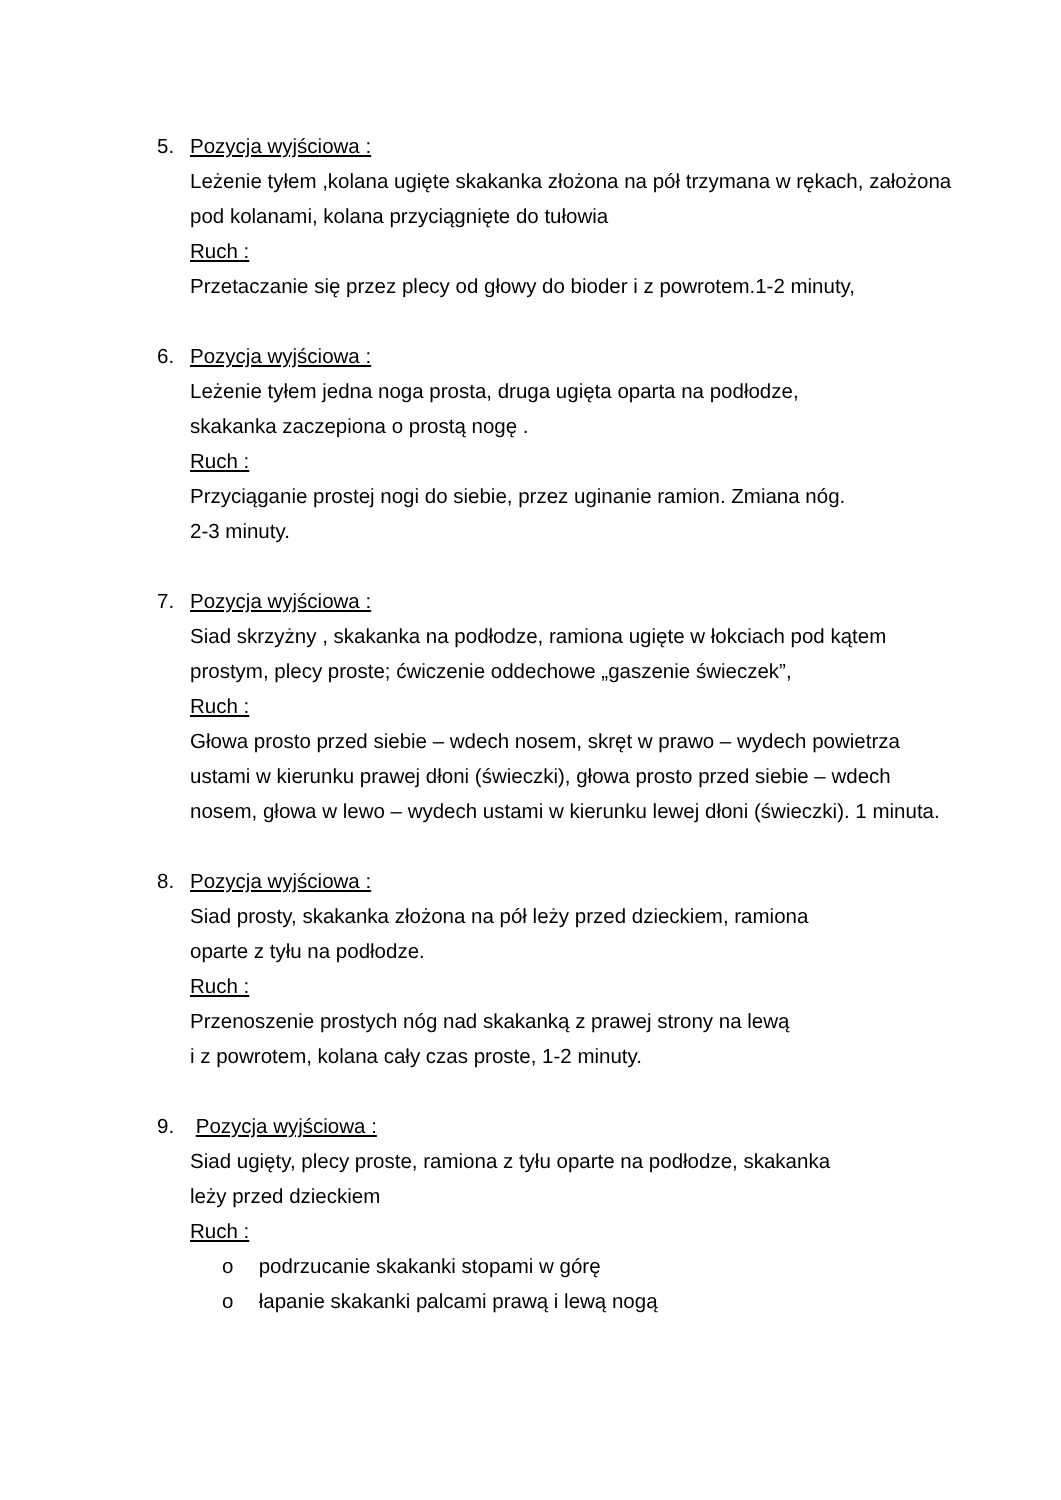5. Pozycja wyjściowa :
Leżenie tyłem ,kolana ugięte skakanka złożona na pół trzymana w rękach, założona pod kolanami, kolana przyciągnięte do tułowia
Ruch :
Przetaczanie się przez plecy od głowy do bioder i z powrotem.1-2 minuty,
6. Pozycja wyjściowa :
Leżenie tyłem jedna noga prosta, druga ugięta oparta na podłodze,
skakanka zaczepiona o prostą nogę .
Ruch :
Przyciąganie prostej nogi do siebie, przez uginanie ramion. Zmiana nóg.
2-3 minuty.
7. Pozycja wyjściowa :
Siad skrzyżny , skakanka na podłodze, ramiona ugięte w łokciach pod kątem prostym, plecy proste; ćwiczenie oddechowe „gaszenie świeczek”,
Ruch :
Głowa prosto przed siebie – wdech nosem, skręt w prawo – wydech powietrza ustami w kierunku prawej dłoni (świeczki), głowa prosto przed siebie – wdech nosem, głowa w lewo – wydech ustami w kierunku lewej dłoni (świeczki). 1 minuta.
8. Pozycja wyjściowa :
Siad prosty, skakanka złożona na pół leży przed dzieckiem, ramiona
oparte z tyłu na podłodze.
Ruch :
Przenoszenie prostych nóg nad skakanką z prawej strony na lewą
i z powrotem, kolana cały czas proste, 1-2 minuty.
9. Pozycja wyjściowa :
Siad ugięty, plecy proste, ramiona z tyłu oparte na podłodze, skakanka
leży przed dzieckiem
Ruch :
o podrzucanie skakanki stopami w górę
o łapanie skakanki palcami prawą i lewą nogą